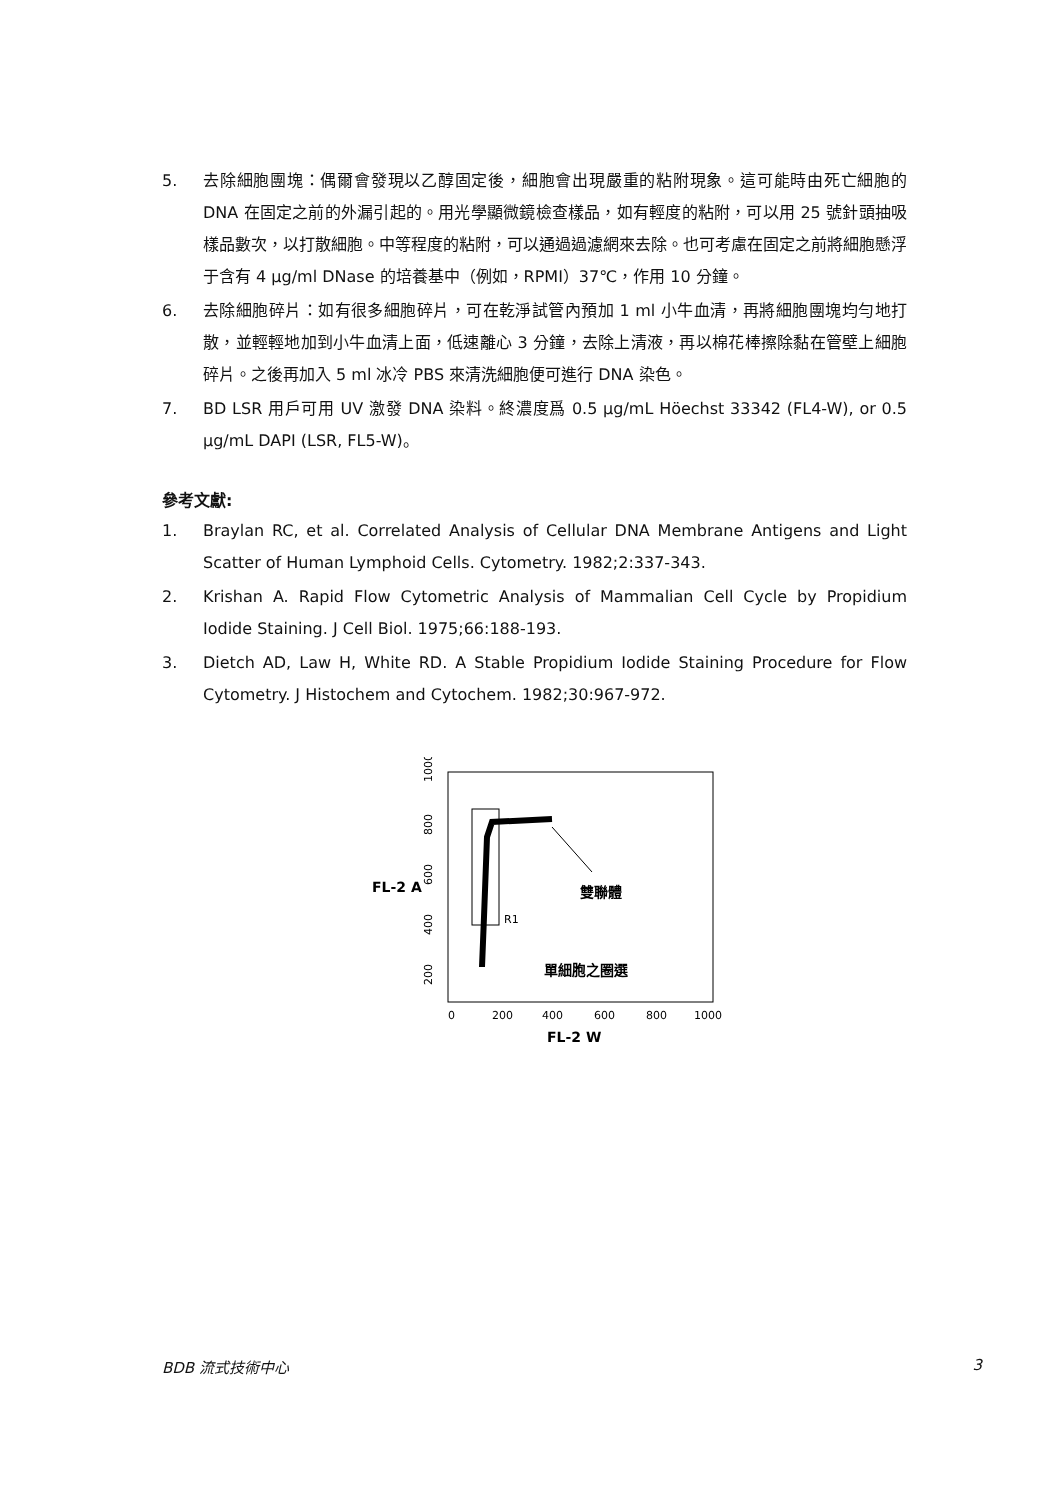5. 去除細胞團塊：偶爾會發現以乙醇固定後，細胞會出現嚴重的粘附現象。這可能時由死亡細胞的 DNA 在固定之前的外漏引起的。用光學顯微鏡檢查樣品，如有輕度的粘附，可以用 25 號針頭抽吸樣品數次，以打散細胞。中等程度的粘附，可以通過過濾網來去除。也可考慮在固定之前將細胞懸浮于含有 4 μg/ml DNase 的培養基中（例如，RPMI）37℃，作用 10 分鐘。
6. 去除細胞碎片：如有很多細胞碎片，可在乾淨試管內預加 1 ml 小牛血清，再將細胞團塊均勻地打散，並輕輕地加到小牛血清上面，低速離心 3 分鐘，去除上清液，再以棉花棒擦除黏在管壁上細胞碎片。之後再加入 5 ml 冰冷 PBS 來清洗細胞便可進行 DNA 染色。
7. BD LSR 用戶可用 UV 激發 DNA 染料。終濃度爲 0.5 μg/mL Höechst 33342 (FL4-W), or 0.5 μg/mL DAPI (LSR, FL5-W)。
參考文獻:
1. Braylan RC, et al. Correlated Analysis of Cellular DNA Membrane Antigens and Light Scatter of Human Lymphoid Cells. Cytometry. 1982;2:337-343.
2. Krishan A. Rapid Flow Cytometric Analysis of Mammalian Cell Cycle by Propidium Iodide Staining. J Cell Biol. 1975;66:188-193.
3. Dietch AD, Law H, White RD. A Stable Propidium Iodide Staining Procedure for Flow Cytometry. J Histochem and Cytochem. 1982;30:967-972.
FL-2 A
1000
800
600
400
200
0
200
400
600
800
1000
R1
雙聯體
單細胞之圈選
FL-2 W
BDB 流式技術中心 3